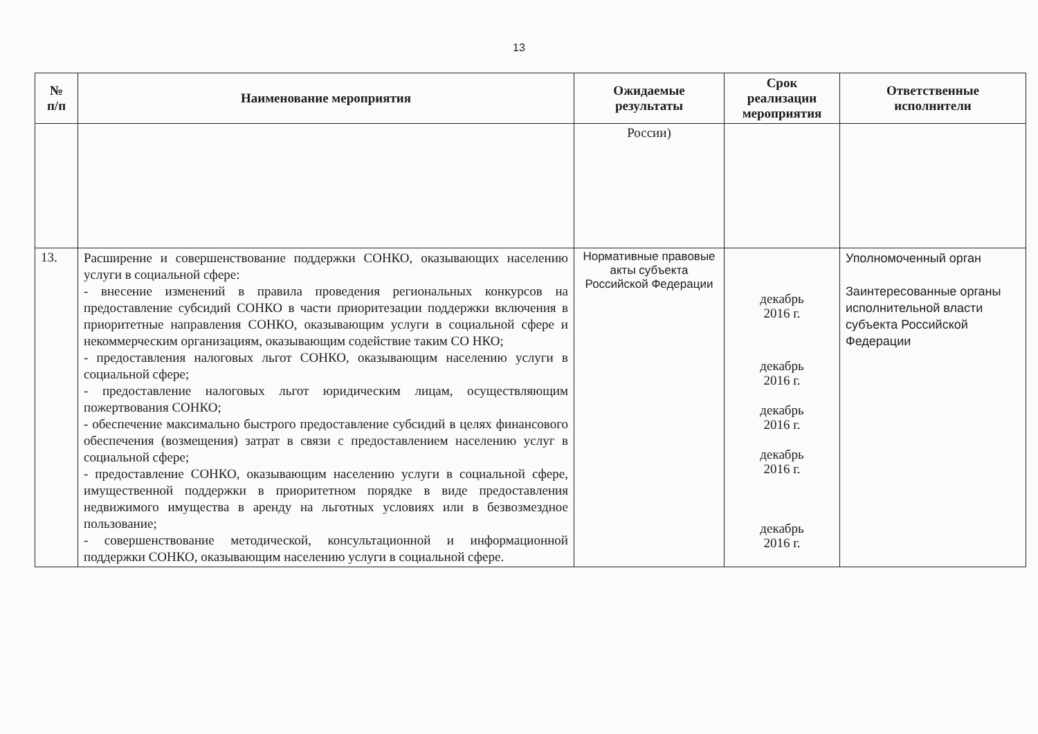13
| № п/п | Наименование мероприятия | Ожидаемые результаты | Срок реализации мероприятия | Ответственные исполнители |
| --- | --- | --- | --- | --- |
| | | России) | | |
| 13. | Расширение и совершенствование поддержки СОНКО, оказывающих населению услуги в социальной сфере: - внесение изменений в правила проведения региональных конкурсов на предоставление субсидий СОНКО в части приоритезации поддержки включения в приоритетные направления СОНКО, оказывающим услуги в социальной сфере и некоммерческим организациям, оказывающим содействие таким СО НКО; - предоставления налоговых льгот СОНКО, оказывающим населению услуги в социальной сфере; - предоставление налоговых льгот юридическим лицам, осуществляющим пожертвования СОНКО; - обеспечение максимально быстрого предоставление субсидий в целях финансового обеспечения (возмещения) затрат в связи с предоставлением населению услуг в социальной сфере; - предоставление СОНКО, оказывающим населению услуги в социальной сфере, имущественной поддержки в приоритетном порядке в виде предоставления недвижимого имущества в аренду на льготных условиях или в безвозмездное пользование; - совершенствование методической, консультационной и информационной поддержки СОНКО, оказывающим населению услуги в социальной сфере. | Нормативные правовые акты субъекта Российской Федерации | декабрь 2016 г. декабрь 2016 г. декабрь 2016 г. декабрь 2016 г. декабрь 2016 г. | Уполномоченный орган Заинтересованные органы исполнительной власти субъекта Российской Федерации |